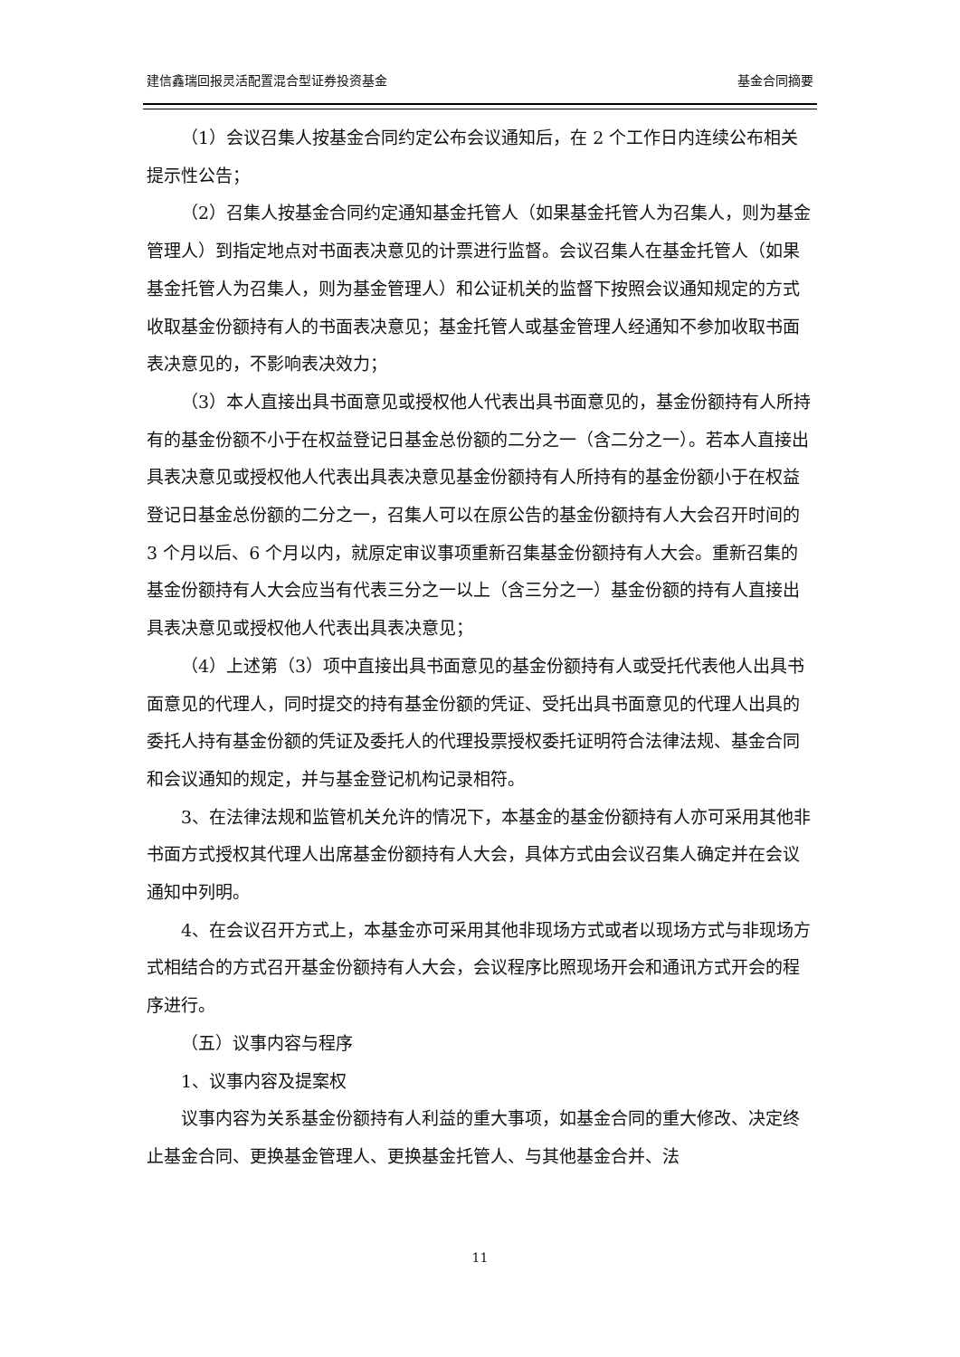建信鑫瑞回报灵活配置混合型证券投资基金 基金合同摘要
（1）会议召集人按基金合同约定公布会议通知后，在 2 个工作日内连续公布相关提示性公告；
（2）召集人按基金合同约定通知基金托管人（如果基金托管人为召集人，则为基金管理人）到指定地点对书面表决意见的计票进行监督。会议召集人在基金托管人（如果基金托管人为召集人，则为基金管理人）和公证机关的监督下按照会议通知规定的方式收取基金份额持有人的书面表决意见；基金托管人或基金管理人经通知不参加收取书面表决意见的，不影响表决效力；
（3）本人直接出具书面意见或授权他人代表出具书面意见的，基金份额持有人所持有的基金份额不小于在权益登记日基金总份额的二分之一（含二分之一）。若本人直接出具表决意见或授权他人代表出具表决意见基金份额持有人所持有的基金份额小于在权益登记日基金总份额的二分之一，召集人可以在原公告的基金份额持有人大会召开时间的 3 个月以后、6 个月以内，就原定审议事项重新召集基金份额持有人大会。重新召集的基金份额持有人大会应当有代表三分之一以上（含三分之一）基金份额的持有人直接出具表决意见或授权他人代表出具表决意见；
（4）上述第（3）项中直接出具书面意见的基金份额持有人或受托代表他人出具书面意见的代理人，同时提交的持有基金份额的凭证、受托出具书面意见的代理人出具的委托人持有基金份额的凭证及委托人的代理投票授权委托证明符合法律法规、基金合同和会议通知的规定，并与基金登记机构记录相符。
3、在法律法规和监管机关允许的情况下，本基金的基金份额持有人亦可采用其他非书面方式授权其代理人出席基金份额持有人大会，具体方式由会议召集人确定并在会议通知中列明。
4、在会议召开方式上，本基金亦可采用其他非现场方式或者以现场方式与非现场方式相结合的方式召开基金份额持有人大会，会议程序比照现场开会和通讯方式开会的程序进行。
（五）议事内容与程序
1、议事内容及提案权
议事内容为关系基金份额持有人利益的重大事项，如基金合同的重大修改、决定终止基金合同、更换基金管理人、更换基金托管人、与其他基金合并、法
11